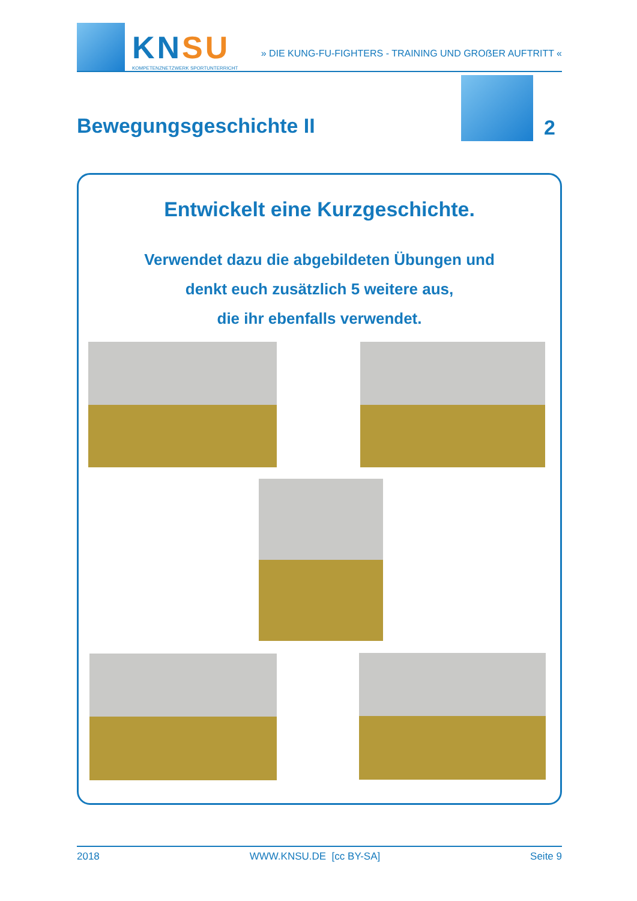KNSU
KOMPETENZNETZWERK SPORTUNTERRICHT
» DIE KUNG-FU-FIGHTERS - TRAINING UND GROẞER AUFTRITT «
Bewegungsgeschichte II 2
Entwickelt eine Kurzgeschichte.
Verwendet dazu die abgebildeten Übungen und
denkt euch zusätzlich 5 weitere aus,
die ihr ebenfalls verwendet.
2018 WWW.KNSU.DE [cc BY-SA] Seite 9